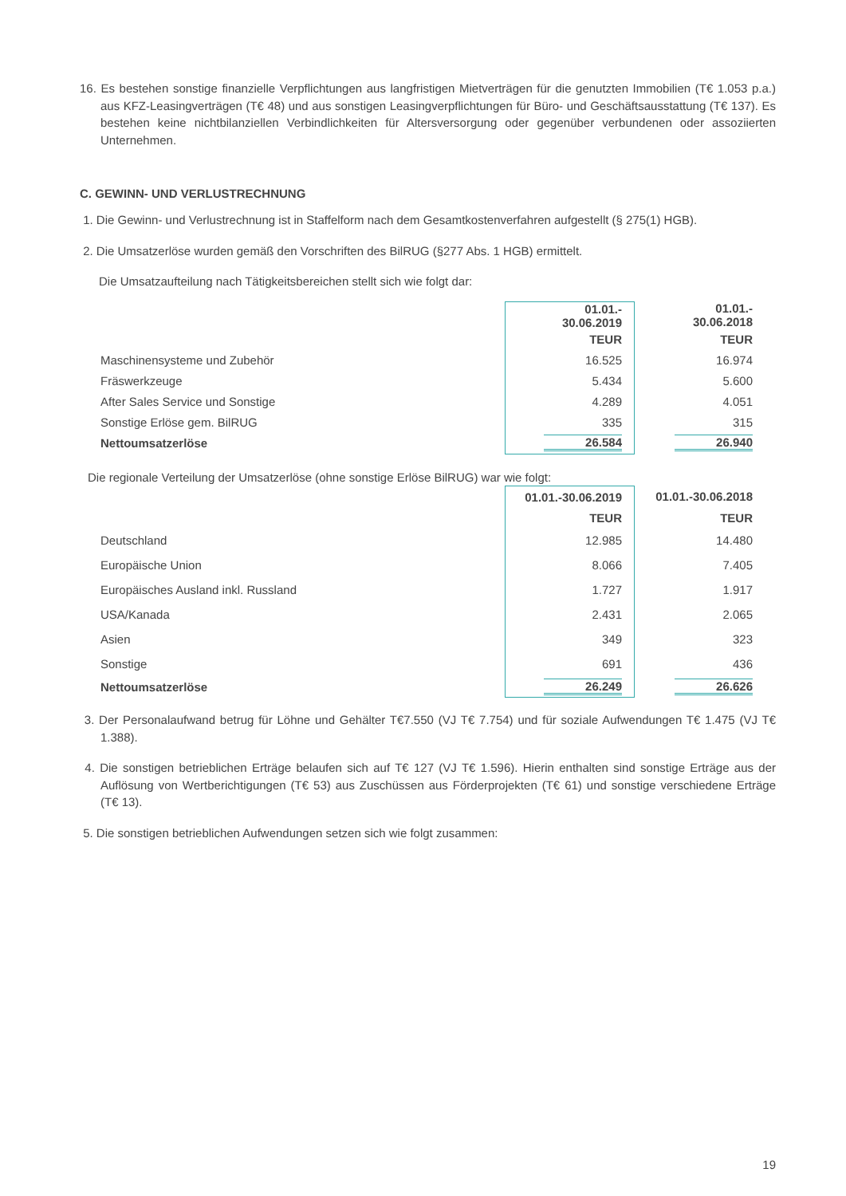16. Es bestehen sonstige finanzielle Verpflichtungen aus langfristigen Mietverträgen für die genutzten Immobilien (T€ 1.053 p.a.) aus KFZ-Leasingverträgen (T€ 48) und aus sonstigen Leasingverpflichtungen für Büro- und Geschäftsausstattung (T€ 137). Es bestehen keine nichtbilanziellen Verbindlichkeiten für Altersversorgung oder gegenüber verbundenen oder assoziierten Unternehmen.
C. GEWINN- UND VERLUSTRECHNUNG
1. Die Gewinn- und Verlustrechnung ist in Staffelform nach dem Gesamtkostenverfahren aufgestellt (§ 275(1) HGB).
2. Die Umsatzerlöse wurden gemäß den Vorschriften des BilRUG (§277 Abs. 1 HGB) ermittelt.
Die Umsatzaufteilung nach Tätigkeitsbereichen stellt sich wie folgt dar:
| | 01.01.- 30.06.2019 | 01.01.- 30.06.2018 |
| | TEUR | TEUR |
| Maschinensysteme und Zubehör | 16.525 | 16.974 |
| Fräswerkzeuge | 5.434 | 5.600 |
| After Sales Service und Sonstige | 4.289 | 4.051 |
| Sonstige Erlöse gem. BilRUG | 335 | 315 |
| Nettoumsatzerlöse | 26.584 | 26.940 |
Die regionale Verteilung der Umsatzerlöse (ohne sonstige Erlöse BilRUG) war wie folgt:
| | 01.01.-30.06.2019 | 01.01.-30.06.2018 |
| | TEUR | TEUR |
| Deutschland | 12.985 | 14.480 |
| Europäische Union | 8.066 | 7.405 |
| Europäisches Ausland inkl. Russland | 1.727 | 1.917 |
| USA/Kanada | 2.431 | 2.065 |
| Asien | 349 | 323 |
| Sonstige | 691 | 436 |
| Nettoumsatzerlöse | 26.249 | 26.626 |
3. Der Personalaufwand betrug für Löhne und Gehälter T€7.550 (VJ T€ 7.754) und für soziale Aufwendungen T€ 1.475 (VJ T€ 1.388).
4. Die sonstigen betrieblichen Erträge belaufen sich auf T€ 127 (VJ T€ 1.596). Hierin enthalten sind sonstige Erträge aus der Auflösung von Wertberichtigungen (T€ 53) aus Zuschüssen aus Förderprojekten (T€ 61) und sonstige verschiedene Erträge (T€ 13).
5. Die sonstigen betrieblichen Aufwendungen setzen sich wie folgt zusammen:
19